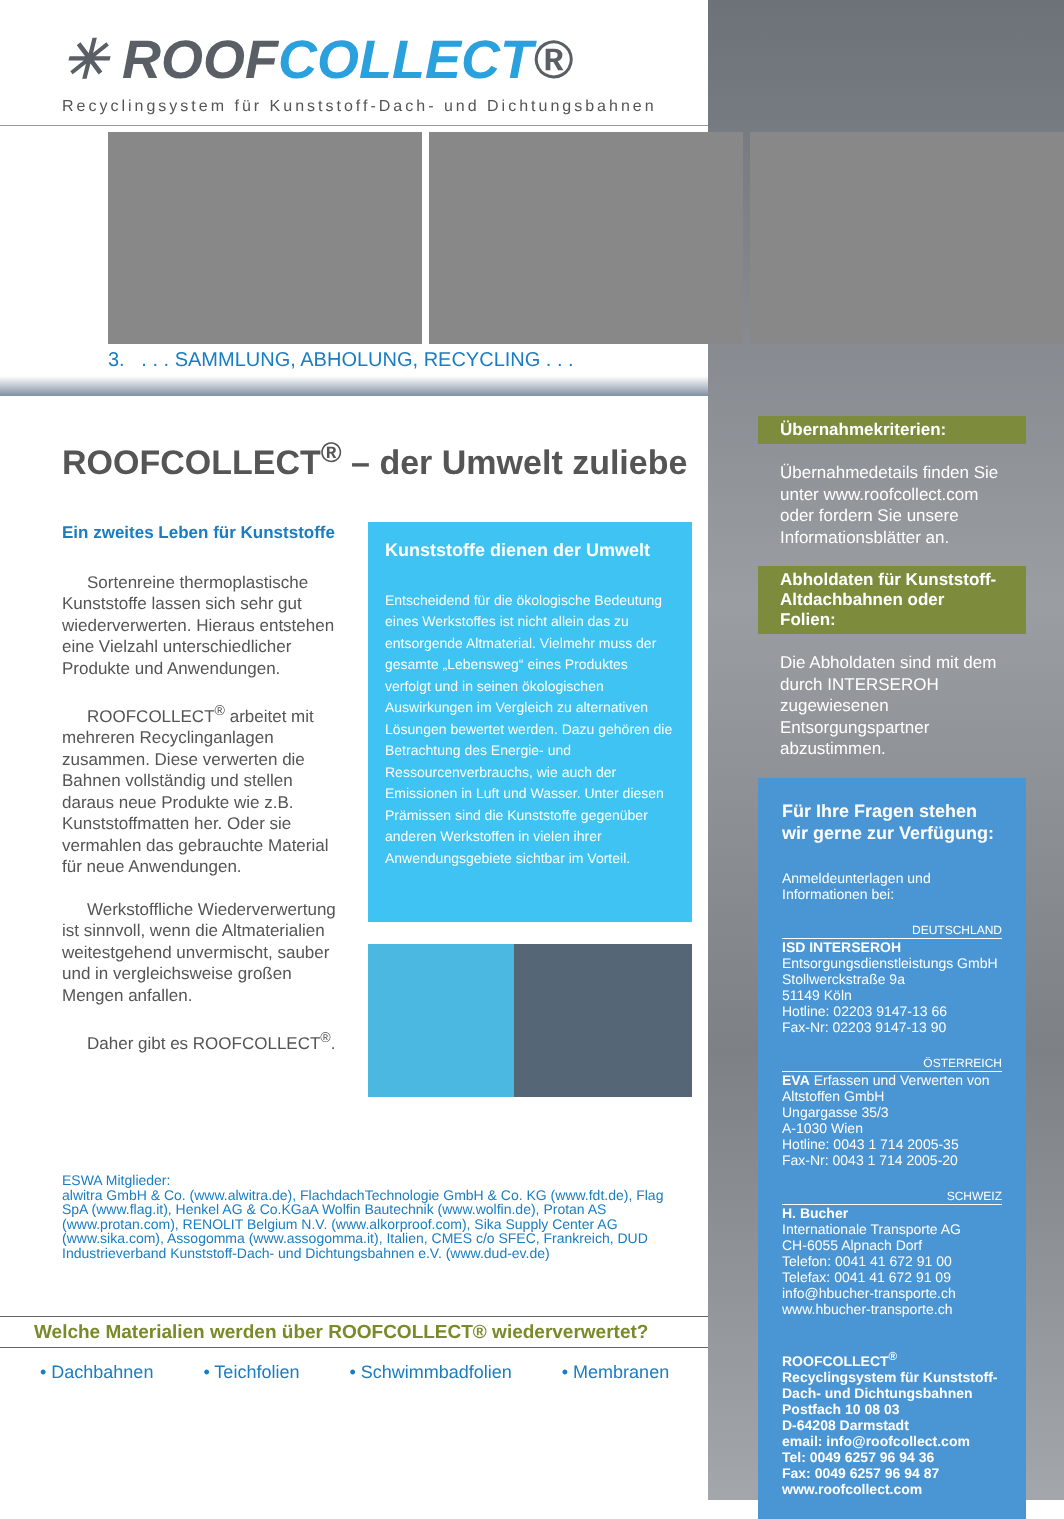✳ ROOFCOLLECT®
Recyclingsystem für Kunststoff-Dach- und Dichtungsbahnen
3. . . . SAMMLUNG, ABHOLUNG, RECYCLING . . .
ROOFCOLLECT<sup>®</sup> – der Umwelt zuliebe
Ein zweites Leben für Kunststoffe
Sortenreine thermoplastische Kunststoffe lassen sich sehr gut wiederverwerten. Hieraus entstehen eine Vielzahl unterschiedlicher Produkte und Anwendungen.
ROOFCOLLECT<sup>®</sup> arbeitet mit mehreren Recyclinganlagen zusammen. Diese verwerten die Bahnen vollständig und stellen daraus neue Produkte wie z.B. Kunststoffmatten her. Oder sie vermahlen das gebrauchte Material für neue Anwendungen.
Werkstoffliche Wiederverwertung ist sinnvoll, wenn die Altmaterialien weitestgehend unvermischt, sauber und in vergleichsweise großen Mengen anfallen.
Daher gibt es ROOFCOLLECT<sup>®</sup>.
Kunststoffe dienen der Umwelt
Entscheidend für die ökologische Bedeutung eines Werkstoffes ist nicht allein das zu entsorgende Altmaterial. Vielmehr muss der gesamte „Lebensweg“ eines Produktes verfolgt und in seinen ökologischen Auswirkungen im Vergleich zu alternativen Lösungen bewertet werden. Dazu gehören die Betrachtung des Energie- und Ressourcenverbrauchs, wie auch der Emissionen in Luft und Wasser. Unter diesen Prämissen sind die Kunststoffe gegenüber anderen Werkstoffen in vielen ihrer Anwendungsgebiete sichtbar im Vorteil.
ESWA Mitglieder:
alwitra GmbH & Co. (www.alwitra.de), FlachdachTechnologie GmbH & Co. KG (www.fdt.de), Flag SpA (www.flag.it), Henkel AG & Co.KGaA Wolfin Bautechnik (www.wolfin.de), Protan AS (www.protan.com), RENOLIT Belgium N.V. (www.alkorproof.com), Sika Supply Center AG (www.sika.com), Assogomma (www.assogomma.it), Italien, CMES c/o SFEC, Frankreich, DUD Industrieverband Kunststoff-Dach- und Dichtungsbahnen e.V. (www.dud-ev.de)
Welche Materialien werden über ROOFCOLLECT® wiederverwertet?
• Dachbahnen • Teichfolien • Schwimmbadfolien • Membranen
Übernahmekriterien:
Übernahmedetails finden Sie unter www.roofcollect.com oder fordern Sie unsere Informationsblätter an.
Abholdaten für Kunststoff-Altdachbahnen oder Folien:
Die Abholdaten sind mit dem durch INTERSEROH zugewiesenen Entsorgungspartner abzustimmen.
Für Ihre Fragen stehen wir gerne zur Verfügung:
Anmeldeunterlagen und Informationen bei:
DEUTSCHLAND
ISD INTERSEROH
Entsorgungsdienstleistungs GmbH
Stollwerckstraße 9a
51149 Köln
Hotline: 02203 9147-13 66
Fax-Nr: 02203 9147-13 90
ÖSTERREICH
EVA Erfassen und Verwerten von Altstoffen GmbH
Ungargasse 35/3
A-1030 Wien
Hotline: 0043 1 714 2005-35
Fax-Nr: 0043 1 714 2005-20
SCHWEIZ
H. Bucher
Internationale Transporte AG
CH-6055 Alpnach Dorf
Telefon: 0041 41 672 91 00
Telefax: 0041 41 672 91 09
info@hbucher-transporte.ch
www.hbucher-transporte.ch
ROOFCOLLECT<sup>®</sup>
Recyclingsystem für Kunststoff-Dach- und Dichtungsbahnen
Postfach 10 08 03
D-64208 Darmstadt
email: info@roofcollect.com
Tel: 0049 6257 96 94 36
Fax: 0049 6257 96 94 87
www.roofcollect.com